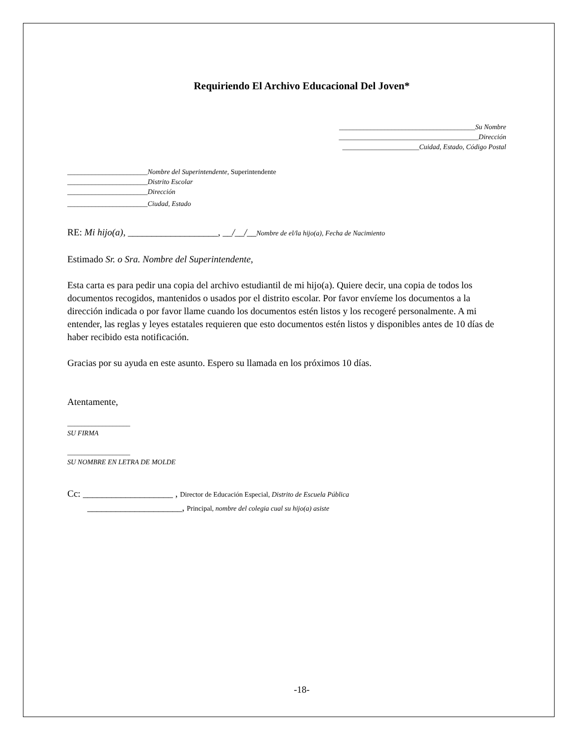Requiriendo El Archivo Educacional Del Joven*
_______________________________________Su Nombre
________________________________________Dirección
______________________Cuidad, Estado, Código Postal
_______________________Nombre del Superintendente, Superintendente
_______________________Distrito Escolar
_______________________Dirección
_______________________Ciudad, Estado
RE: Mi hijo(a), ___________________, __/__/__Nombre de el/la hijo(a), Fecha de Nacimiento
Estimado Sr. o Sra. Nombre del Superintendente,
Esta carta es para pedir una copia del archivo estudiantil de mi hijo(a). Quiere decir, una copia de todos los documentos recogidos, mantenidos o usados por el distrito escolar. Por favor envíeme los documentos a la dirección indicada o por favor llame cuando los documentos estén listos y los recogeré personalmente. A mi entender, las reglas y leyes estatales requieren que esto documentos estén listos y disponibles antes de 10 días de haber recibido esta notificación.
Gracias por su ayuda en este asunto. Espero su llamada en los próximos 10 días.
Atentamente,
__________________
SU FIRMA
__________________
SU NOMBRE EN LETRA DE MOLDE
Cc: ___________________ , Director de Educación Especial, Distrito de Escuela Pública
____________________, Principal, nombre del colegia cual su hijo(a) asiste
-18-